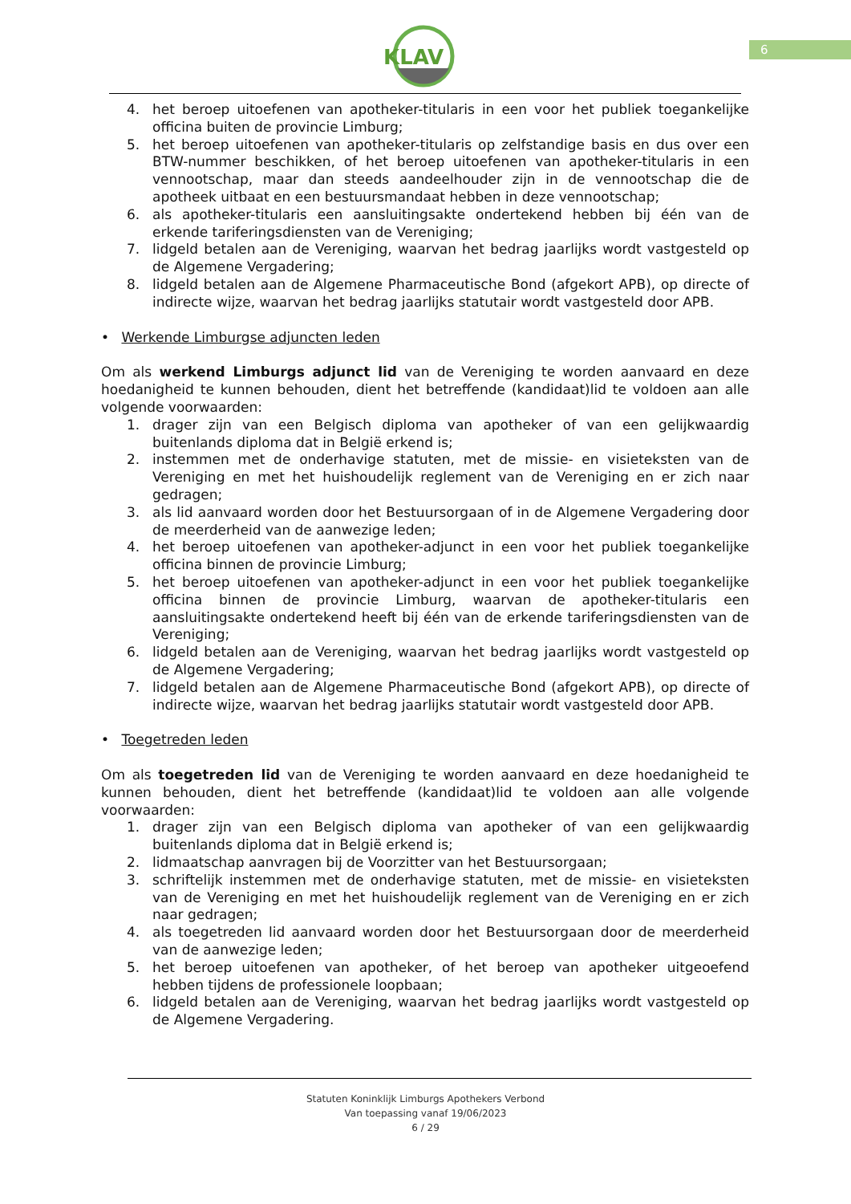KLAV
6
4. het beroep uitoefenen van apotheker-titularis in een voor het publiek toegankelijke officina buiten de provincie Limburg;
5. het beroep uitoefenen van apotheker-titularis op zelfstandige basis en dus over een BTW-nummer beschikken, of het beroep uitoefenen van apotheker-titularis in een vennootschap, maar dan steeds aandeelhouder zijn in de vennootschap die de apotheek uitbaat en een bestuursmandaat hebben in deze vennootschap;
6. als apotheker-titularis een aansluitingsakte ondertekend hebben bij één van de erkende tariferingsdiensten van de Vereniging;
7. lidgeld betalen aan de Vereniging, waarvan het bedrag jaarlijks wordt vastgesteld op de Algemene Vergadering;
8. lidgeld betalen aan de Algemene Pharmaceutische Bond (afgekort APB), op directe of indirecte wijze, waarvan het bedrag jaarlijks statutair wordt vastgesteld door APB.
• Werkende Limburgse adjuncten leden
Om als werkend Limburgs adjunct lid van de Vereniging te worden aanvaard en deze hoedanigheid te kunnen behouden, dient het betreffende (kandidaat)lid te voldoen aan alle volgende voorwaarden:
1. drager zijn van een Belgisch diploma van apotheker of van een gelijkwaardig buitenlands diploma dat in België erkend is;
2. instemmen met de onderhavige statuten, met de missie- en visieteksten van de Vereniging en met het huishoudelijk reglement van de Vereniging en er zich naar gedragen;
3. als lid aanvaard worden door het Bestuursorgaan of in de Algemene Vergadering door de meerderheid van de aanwezige leden;
4. het beroep uitoefenen van apotheker-adjunct in een voor het publiek toegankelijke officina binnen de provincie Limburg;
5. het beroep uitoefenen van apotheker-adjunct in een voor het publiek toegankelijke officina binnen de provincie Limburg, waarvan de apotheker-titularis een aansluitingsakte ondertekend heeft bij één van de erkende tariferingsdiensten van de Vereniging;
6. lidgeld betalen aan de Vereniging, waarvan het bedrag jaarlijks wordt vastgesteld op de Algemene Vergadering;
7. lidgeld betalen aan de Algemene Pharmaceutische Bond (afgekort APB), op directe of indirecte wijze, waarvan het bedrag jaarlijks statutair wordt vastgesteld door APB.
• Toegetreden leden
Om als toegetreden lid van de Vereniging te worden aanvaard en deze hoedanigheid te kunnen behouden, dient het betreffende (kandidaat)lid te voldoen aan alle volgende voorwaarden:
1. drager zijn van een Belgisch diploma van apotheker of van een gelijkwaardig buitenlands diploma dat in België erkend is;
2. lidmaatschap aanvragen bij de Voorzitter van het Bestuursorgaan;
3. schriftelijk instemmen met de onderhavige statuten, met de missie- en visieteksten van de Vereniging en met het huishoudelijk reglement van de Vereniging en er zich naar gedragen;
4. als toegetreden lid aanvaard worden door het Bestuursorgaan door de meerderheid van de aanwezige leden;
5. het beroep uitoefenen van apotheker, of het beroep van apotheker uitgeoefend hebben tijdens de professionele loopbaan;
6. lidgeld betalen aan de Vereniging, waarvan het bedrag jaarlijks wordt vastgesteld op de Algemene Vergadering.
Statuten Koninklijk Limburgs Apothekers Verbond
Van toepassing vanaf 19/06/2023
6 / 29